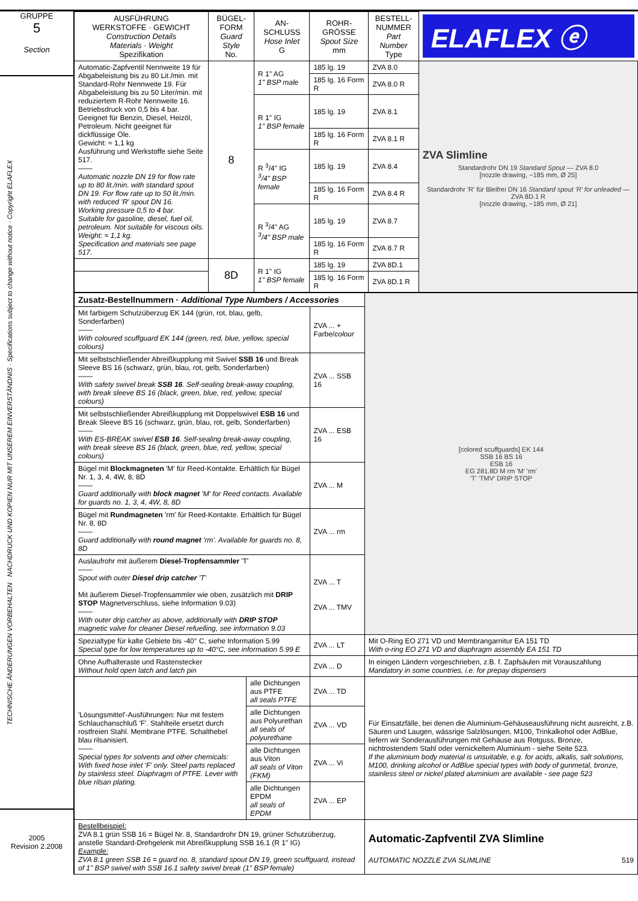GRUPPE
5
Section
TECHNISCHE ÄNDERUNGEN VORBEHALTEN · NACHDRUCK UND KOPIEN NUR MIT UNSEREM EINVERSTÄNDNIS · Specifications subject to change without notice · Copyright ELAFLEX
2005
Revision 2.2008
| AUSFÜHRUNG WERKSTOFFE · GEWICHT Construction Details Materials · Weight Spezifikation | BÜGEL- FORM Guard Style No. | AN- SCHLUSS Hose Inlet G | ROHR- GRÖSSE Spout Size mm | BESTELL- NUMMER Part Number Type | ELAFLEX ⓔ |
| Automatic-Zapfventil Nennweite 19 für Abgabeleistung bis zu 80 Lit./min. mit Standard-Rohr Nennweite 19. Für Abgabeleistung bis zu 50 Liter/min. mit reduziertem R-Rohr Nennweite 16. Betriebsdruck von 0,5 bis 4 bar. Geeignet für Benzin, Diesel, Heizöl, Petroleum. Nicht geeignet für dickflüssige Öle. Gewicht: ≈ 1,1 kg Ausführung und Werkstoffe siehe Seite 517. —— Automatic nozzle DN 19 for flow rate up to 80 lit./min. with standard spout DN 19. For flow rate up to 50 lit./min. with reduced 'R' spout DN 16. Working pressure 0,5 to 4 bar. Suitable for gasoline, diesel, fuel oil, petroleum. Not suitable for viscous oils. Weight: ≈ 1,1 kg. Specification and materials see page 517. | 8 | R 1" AG 1" BSP male | 185 lg. 19 | ZVA 8.0 | ZVA Slimline Standardrohr DN 19 Standard Spout — ZVA 8.0 [nozzle drawing, ~185 mm, Ø 25] Standardrohr 'R' für Bleifrei DN 16 Standard spout 'R' for unleaded — ZVA 8D.1 R [nozzle drawing, ~185 mm, Ø 21] |
| | | | 185 lg. 16 Form R | ZVA 8.0 R | |
| | | R 1" IG 1" BSP female | 185 lg. 19 | ZVA 8.1 | |
| | | | 185 lg. 16 Form R | ZVA 8.1 R | |
| | | R <sup>3</sup>/4" IG <sup>3</sup>/4" BSP female | 185 lg. 19 | ZVA 8.4 | |
| | | | 185 lg. 16 Form R | ZVA 8.4 R | |
| | | R <sup>3</sup>/4" AG <sup>3</sup>/4" BSP male | 185 lg. 19 | ZVA 8.7 | |
| | | | 185 lg. 16 Form R | ZVA 8.7 R | |
| | 8D | R 1" IG 1" BSP female | 185 lg. 19 | ZVA 8D.1 | |
| | | | 185 lg. 16 Form R | ZVA 8D.1 R | |
| Zusatz-Bestellnummern · Additional Type Numbers / Accessories | | | [colored scuffguards] EK 144 SSB 16 BS 16 ESB 16 EG 281.8D M rm 'M' 'rm' 'T' 'TMV' DRIP STOP |
| Mit farbigem Schutzüberzug EK 144 (grün, rot, blau, gelb, Sonderfarben) —— With coloured scuffguard EK 144 (green, red, blue, yellow, special colours) | | ZVA ... + Farbe/ colour | |
| Mit selbstschließender Abreißkupplung mit Swivel SSB 16 und Break Sleeve BS 16 (schwarz, grün, blau, rot, gelb, Sonderfarben) —— With safety swivel break SSB 16 . Self-sealing break-away coupling, with break sleeve BS 16 (black, green, blue, red, yellow, special colours) | | ZVA ... SSB 16 | |
| Mit selbstschließender Abreißkupplung mit Doppelswivel ESB 16 und Break Sleeve BS 16 (schwarz, grün, blau, rot, gelb, Sonderfarben) —— With ES-BREAK swivel ESB 16 . Self-sealing break-away coupling, with break sleeve BS 16 (black, green, blue, red, yellow, special colours) | | ZVA ... ESB 16 | |
| Bügel mit Blockmagneten 'M' für Reed-Kontakte. Erhältlich für Bügel Nr. 1, 3, 4, 4W, 8, 8D —— Guard additionally with block magnet 'M' for Reed contacts. Available for guards no. 1, 3, 4, 4W, 8, 8D | | ZVA ... M | |
| Bügel mit Rundmagneten 'rm' für Reed-Kontakte. Erhältlich für Bügel Nr. 8, 8D —— Guard additionally with round magnet 'rm'. Available for guards no. 8, 8D | | ZVA ... rm | |
| Auslaufrohr mit äußerem Diesel-Tropfensammler 'T' —— Spout with outer Diesel drip catcher 'T' Mit äußerem Diesel-Tropfensammler wie oben, zusätzlich mit DRIP STOP Magnetverschluss, siehe Information 9.03) —— With outer drip catcher as above, additionally with DRIP STOP magnetic valve for cleaner Diesel refuelling, see information 9.03 | | ZVA ... T ZVA ... TMV | |
| Spezialtype für kalte Gebiete bis -40° C, siehe Information 5.99 Special type for low temperatures up to -40°C, see information 5.99 E | | ZVA ... LT | Mit O-Ring EO 271 VD und Membrangarnitur EA 151 TD With o-ring EO 271 VD and diaphragm assembly EA 151 TD |
| Ohne Aufhalteraste und Rastenstecker Without hold open latch and latch pin | | ZVA ... D | In einigen Ländern vorgeschrieben, z.B. f. Zapfsäulen mit Vorauszahlung Mandatory in some countries, i.e. for prepay dispensers |
| 'Lösungsmittel'-Ausführungen: Nur mit festem Schlauchanschluß 'F'. Stahlteile ersetzt durch rostfreien Stahl. Membrane PTFE. Schalthebel blau rilsanisiert. —— Special types for solvents and other chemicals: With fixed hose inlet 'F' only. Steel parts replaced by stainless steel. Diaphragm of PTFE. Lever with blue rilsan plating. | alle Dichtungen aus PTFE all seals PTFE | ZVA ... TD | Für Einsatzfälle, bei denen die Aluminium-Gehäuseausführung nicht ausreicht, z.B. Säuren und Laugen, wässrige Salzlösungen, M100, Trinkalkohol oder AdBlue, liefern wir Sonderausführungen mit Gehäuse aus Rotguss, Bronze, nichtrostendem Stahl oder vernickeltem Aluminium - siehe Seite 523. If the aluminium body material is unsuitable, e.g. for acids, alkalis, salt solutions, M100, drinking alcohol or AdBlue special types with body of gunmetal, bronze, stainless steel or nickel plated aluminium are available - see page 523 |
| | alle Dichtungen aus Polyurethan all seals of polyurethane | ZVA ... VD | |
| | alle Dichtungen aus Viton all seals of Viton (FKM) | ZVA ... Vi | |
| | alle Dichtungen EPDM all seals of EPDM | ZVA ... EP | |
| Bestellbeispiel: ZVA 8.1 grün SSB 16 = Bügel Nr. 8, Standardrohr DN 19, grüner Schutzüberzug, anstelle Standard-Drehgelenk mit Abreißkupplung SSB 16.1 (R 1" IG) Example: ZVA 8.1 green SSB 16 = guard no. 8, standard spout DN 19, green scuffguard, instead of 1" BSP swivel with SSB 16.1 safety swivel break (1" BSP female) | | | Automatic-Zapfventil ZVA Slimline AUTOMATIC NOZZLE ZVA SLIMLINE 519 |